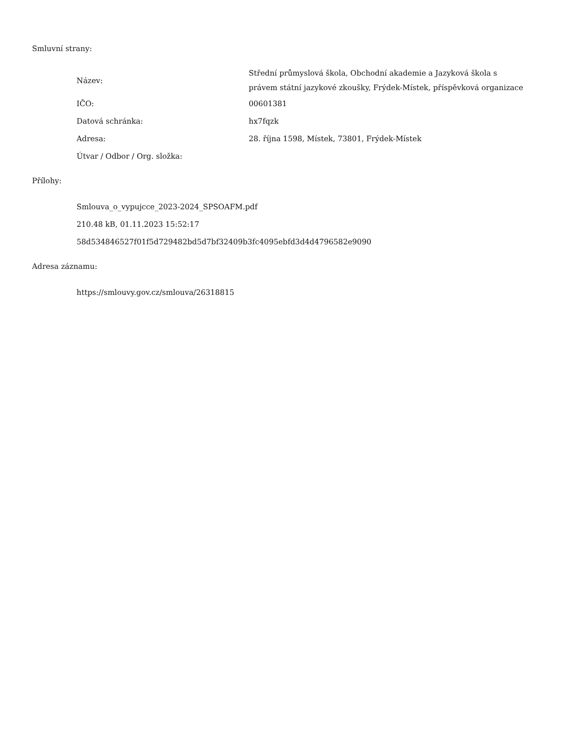Smluvní strany:
| Název: | Střední průmyslová škola, Obchodní akademie a Jazyková škola s právem státní jazykové zkoušky, Frýdek-Místek, příspěvková organizace |
| IČO: | 00601381 |
| Datová schránka: | hx7fqzk |
| Adresa: | 28. října 1598, Místek, 73801, Frýdek-Místek |
| Útvar / Odbor / Org. složka: | |
Přílohy:
Smlouva_o_vypujcce_2023-2024_SPSOAFM.pdf
210.48 kB, 01.11.2023 15:52:17
58d534846527f01f5d729482bd5d7bf32409b3fc4095ebfd3d4d4796582e9090
Adresa záznamu:
https://smlouvy.gov.cz/smlouva/26318815